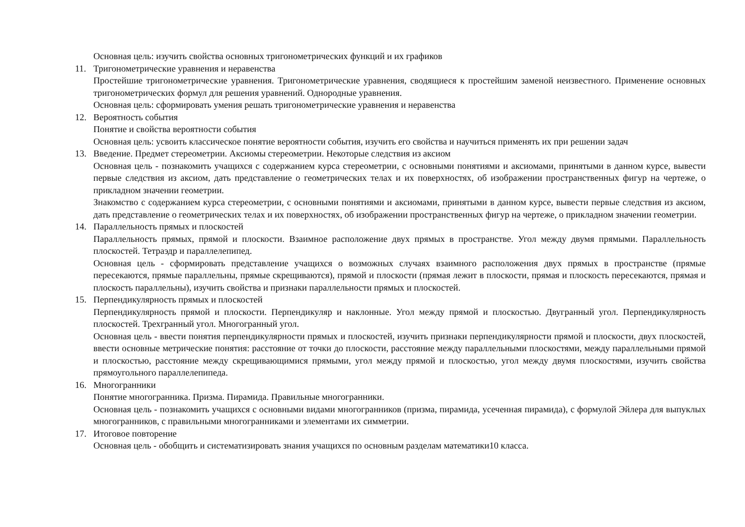Основная цель: изучить свойства основных тригонометрических функций и их графиков
11. Тригонометрические уравнения и неравенства
Простейшие тригонометрические уравнения. Тригонометрические уравнения, сводящиеся к простейшим заменой неизвестного. Применение основных тригонометрических формул для решения уравнений. Однородные уравнения.
Основная цель: сформировать умения решать тригонометрические уравнения и неравенства
12. Вероятность события
Понятие и свойства вероятности события
Основная цель: усвоить классическое понятие вероятности события, изучить его свойства и научиться применять их при решении задач
13. Введение. Предмет стереометрии. Аксиомы стереометрии. Некоторые следствия из аксиом
Основная цель - познакомить учащихся с содержанием курса стереометрии, с основными понятиями и аксиомами, принятыми в данном курсе, вывести первые следствия из аксиом, дать представление о геометрических телах и их поверхностях, об изображении пространственных фигур на чертеже, о прикладном значении геометрии.
Знакомство с содержанием курса стереометрии, с основными понятиями и аксиомами, принятыми в данном курсе, вывести первые следствия из аксиом, дать представление о геометрических телах и их поверхностях, об изображении пространственных фигур на чертеже, о прикладном значении геометрии.
14. Параллельность прямых и плоскостей
Параллельность прямых, прямой и плоскости. Взаимное расположение двух прямых в пространстве. Угол между двумя прямыми. Параллельность плоскостей. Тетраэдр и параллелепипед.
Основная цель - сформировать представление учащихся о возможных случаях взаимного расположения двух прямых в пространстве (прямые пересекаются, прямые параллельны, прямые скрещиваются), прямой и плоскости (прямая лежит в плоскости, прямая и плоскость пересекаются, прямая и плоскость параллельны), изучить свойства и признаки параллельности прямых и плоскостей.
15. Перпендикулярность прямых и плоскостей
Перпендикулярность прямой и плоскости. Перпендикуляр и наклонные. Угол между прямой и плоскостью. Двугранный угол. Перпендикулярность плоскостей. Трехгранный угол. Многогранный угол.
Основная цель - ввести понятия перпендикулярности прямых и плоскостей, изучить признаки перпендикулярности прямой и плоскости, двух плоскостей, ввести основные метрические понятия: расстояние от точки до плоскости, расстояние между параллельными плоскостями, между параллельными прямой и плоскостью, расстояние между скрещивающимися прямыми, угол между прямой и плоскостью, угол между двумя плоскостями, изучить свойства прямоугольного параллелепипеда.
16. Многогранники
Понятие многогранника. Призма. Пирамида. Правильные многогранники.
Основная цель - познакомить учащихся с основными видами многогранников (призма, пирамида, усеченная пирамида), с формулой Эйлера для выпуклых многогранников, с правильными многогранниками и элементами их симметрии.
17. Итоговое повторение
Основная цель - обобщить и систематизировать знания учащихся по основным разделам математики10 класса.